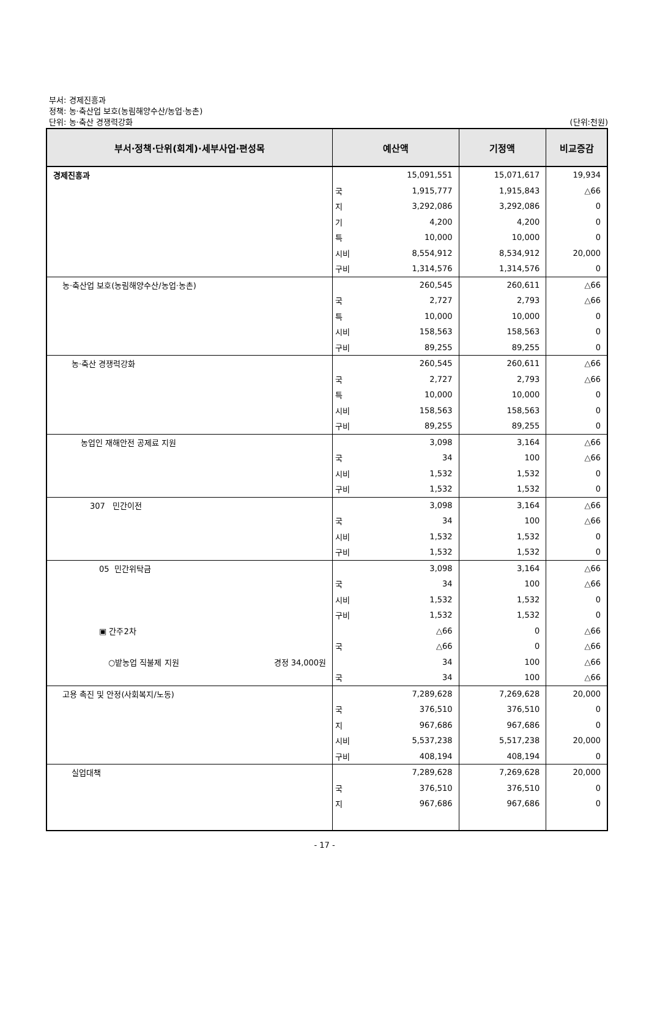부서: 경제진흥과
정책: 농·축산업 보호(농림해양수산/농업·농촌)
단위: 농·축산 경쟁력강화 (단위:천원)
| 부서·정책·단위(회계)·세부사업·편성목 | 예산액 | | 기정액 | 비교증감 |
| --- | --- | --- | --- | --- |
| 경제진흥과 | | 15,091,551 | 15,071,617 | 19,934 |
| | 국 | 1,915,777 | 1,915,843 | △66 |
| | 지 | 3,292,086 | 3,292,086 | 0 |
| | 기 | 4,200 | 4,200 | 0 |
| | 특 | 10,000 | 10,000 | 0 |
| | 시비 | 8,554,912 | 8,534,912 | 20,000 |
| | 구비 | 1,314,576 | 1,314,576 | 0 |
| 농·축산업 보호(농림해양수산/농업·농촌) | | 260,545 | 260,611 | △66 |
| | 국 | 2,727 | 2,793 | △66 |
| | 특 | 10,000 | 10,000 | 0 |
| | 시비 | 158,563 | 158,563 | 0 |
| | 구비 | 89,255 | 89,255 | 0 |
| 농·축산 경쟁력강화 | | 260,545 | 260,611 | △66 |
| | 국 | 2,727 | 2,793 | △66 |
| | 특 | 10,000 | 10,000 | 0 |
| | 시비 | 158,563 | 158,563 | 0 |
| | 구비 | 89,255 | 89,255 | 0 |
| 농업인 재해안전 공제료 지원 | | 3,098 | 3,164 | △66 |
| | 국 | 34 | 100 | △66 |
| | 시비 | 1,532 | 1,532 | 0 |
| | 구비 | 1,532 | 1,532 | 0 |
| 307 민간이전 | | 3,098 | 3,164 | △66 |
| | 국 | 34 | 100 | △66 |
| | 시비 | 1,532 | 1,532 | 0 |
| | 구비 | 1,532 | 1,532 | 0 |
| 05 민간위탁금 | | 3,098 | 3,164 | △66 |
| | 국 | 34 | 100 | △66 |
| | 시비 | 1,532 | 1,532 | 0 |
| | 구비 | 1,532 | 1,532 | 0 |
| ▣ 간주2차 | | △66 | 0 | △66 |
| | 국 | △66 | 0 | △66 |
| ○밭농업 직불제 지원 경정 34,000원 | | 34 | 100 | △66 |
| | 국 | 34 | 100 | △66 |
| 고용 촉진 및 안정(사회복지/노동) | | 7,289,628 | 7,269,628 | 20,000 |
| | 국 | 376,510 | 376,510 | 0 |
| | 지 | 967,686 | 967,686 | 0 |
| | 시비 | 5,537,238 | 5,517,238 | 20,000 |
| | 구비 | 408,194 | 408,194 | 0 |
| 실업대책 | | 7,289,628 | 7,269,628 | 20,000 |
| | 국 | 376,510 | 376,510 | 0 |
| | 지 | 967,686 | 967,686 | 0 |
- 17 -